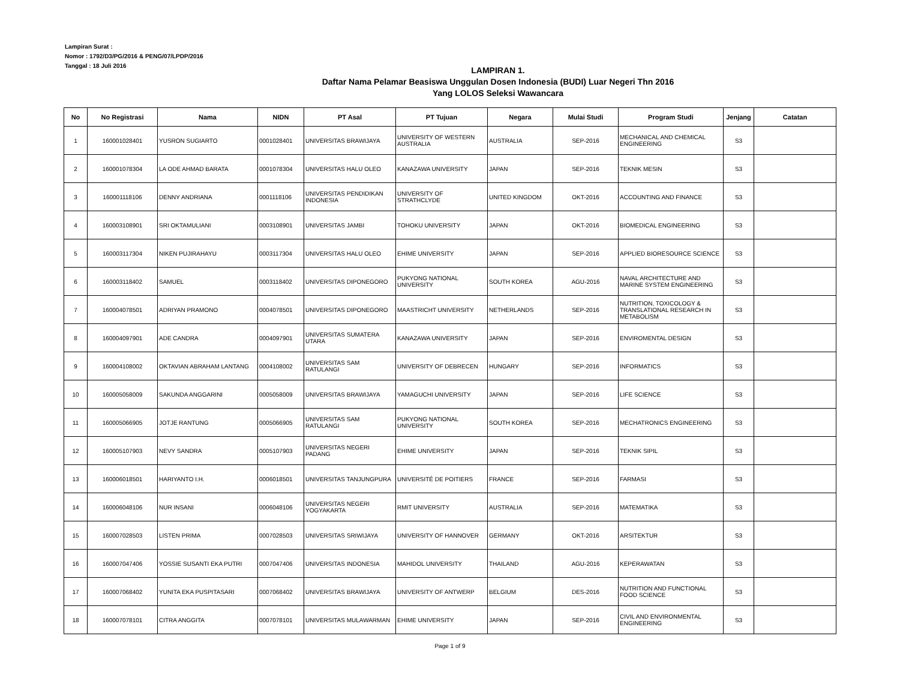Lampiran Surat :
Nomor : 1792/D3/PG/2016 & PENG/07/LPDP/2016
Tanggal : 18 Juli 2016
LAMPIRAN 1.
Daftar Nama Pelamar Beasiswa Unggulan Dosen Indonesia (BUDI) Luar Negeri Thn 2016
Yang LOLOS Seleksi Wawancara
| No | No Registrasi | Nama | NIDN | PT Asal | PT Tujuan | Negara | Mulai Studi | Program Studi | Jenjang | Catatan |
| --- | --- | --- | --- | --- | --- | --- | --- | --- | --- | --- |
| 1 | 160001028401 | YUSRON SUGIARTO | 0001028401 | UNIVERSITAS BRAWIJAYA | UNIVERSITY OF WESTERN AUSTRALIA | AUSTRALIA | SEP-2016 | MECHANICAL AND CHEMICAL ENGINEERING | S3 | |
| 2 | 160001078304 | LA ODE AHMAD BARATA | 0001078304 | UNIVERSITAS HALU OLEO | KANAZAWA UNIVERSITY | JAPAN | SEP-2016 | TEKNIK MESIN | S3 | |
| 3 | 160001118106 | DENNY ANDRIANA | 0001118106 | UNIVERSITAS PENDIDIKAN INDONESIA | UNIVERSITY OF STRATHCLYDE | UNITED KINGDOM | OKT-2016 | ACCOUNTING AND FINANCE | S3 | |
| 4 | 160003108901 | SRI OKTAMULIANI | 0003108901 | UNIVERSITAS JAMBI | TOHOKU UNIVERSITY | JAPAN | OKT-2016 | BIOMEDICAL ENGINEERING | S3 | |
| 5 | 160003117304 | NIKEN PUJIRAHAYU | 0003117304 | UNIVERSITAS HALU OLEO | EHIME UNIVERSITY | JAPAN | SEP-2016 | APPLIED BIORESOURCE SCIENCE | S3 | |
| 6 | 160003118402 | SAMUEL | 0003118402 | UNIVERSITAS DIPONEGORO | PUKYONG NATIONAL UNIVERSITY | SOUTH KOREA | AGU-2016 | NAVAL ARCHITECTURE AND MARINE SYSTEM ENGINEERING | S3 | |
| 7 | 160004078501 | ADRIYAN PRAMONO | 0004078501 | UNIVERSITAS DIPONEGORO | MAASTRICHT UNIVERSITY | NETHERLANDS | SEP-2016 | NUTRITION, TOXICOLOGY & TRANSLATIONAL RESEARCH IN METABOLISM | S3 | |
| 8 | 160004097901 | ADE CANDRA | 0004097901 | UNIVERSITAS SUMATERA UTARA | KANAZAWA UNIVERSITY | JAPAN | SEP-2016 | ENVIROMENTAL DESIGN | S3 | |
| 9 | 160004108002 | OKTAVIAN ABRAHAM LANTANG | 0004108002 | UNIVERSITAS SAM RATULANGI | UNIVERSITY OF DEBRECEN | HUNGARY | SEP-2016 | INFORMATICS | S3 | |
| 10 | 160005058009 | SAKUNDA ANGGARINI | 0005058009 | UNIVERSITAS BRAWIJAYA | YAMAGUCHI UNIVERSITY | JAPAN | SEP-2016 | LIFE SCIENCE | S3 | |
| 11 | 160005066905 | JOTJE RANTUNG | 0005066905 | UNIVERSITAS SAM RATULANGI | PUKYONG NATIONAL UNIVERSITY | SOUTH KOREA | SEP-2016 | MECHATRONICS ENGINEERING | S3 | |
| 12 | 160005107903 | NEVY SANDRA | 0005107903 | UNIVERSITAS NEGERI PADANG | EHIME UNIVERSITY | JAPAN | SEP-2016 | TEKNIK SIPIL | S3 | |
| 13 | 160006018501 | HARIYANTO I.H. | 0006018501 | UNIVERSITAS TANJUNGPURA | UNIVERSITÉ DE POITIERS | FRANCE | SEP-2016 | FARMASI | S3 | |
| 14 | 160006048106 | NUR INSANI | 0006048106 | UNIVERSITAS NEGERI YOGYAKARTA | RMIT UNIVERSITY | AUSTRALIA | SEP-2016 | MATEMATIKA | S3 | |
| 15 | 160007028503 | LISTEN PRIMA | 0007028503 | UNIVERSITAS SRIWIJAYA | UNIVERSITY OF HANNOVER | GERMANY | OKT-2016 | ARSITEKTUR | S3 | |
| 16 | 160007047406 | YOSSIE SUSANTI EKA PUTRI | 0007047406 | UNIVERSITAS INDONESIA | MAHIDOL UNIVERSITY | THAILAND | AGU-2016 | KEPERAWATAN | S3 | |
| 17 | 160007068402 | YUNITA EKA PUSPITASARI | 0007068402 | UNIVERSITAS BRAWIJAYA | UNIVERSITY OF ANTWERP | BELGIUM | DES-2016 | NUTRITION AND FUNCTIONAL FOOD SCIENCE | S3 | |
| 18 | 160007078101 | CITRA ANGGITA | 0007078101 | UNIVERSITAS MULAWARMAN | EHIME UNIVERSITY | JAPAN | SEP-2016 | CIVIL AND ENVIRONMENTAL ENGINEERING | S3 | |
Page 1 of 9